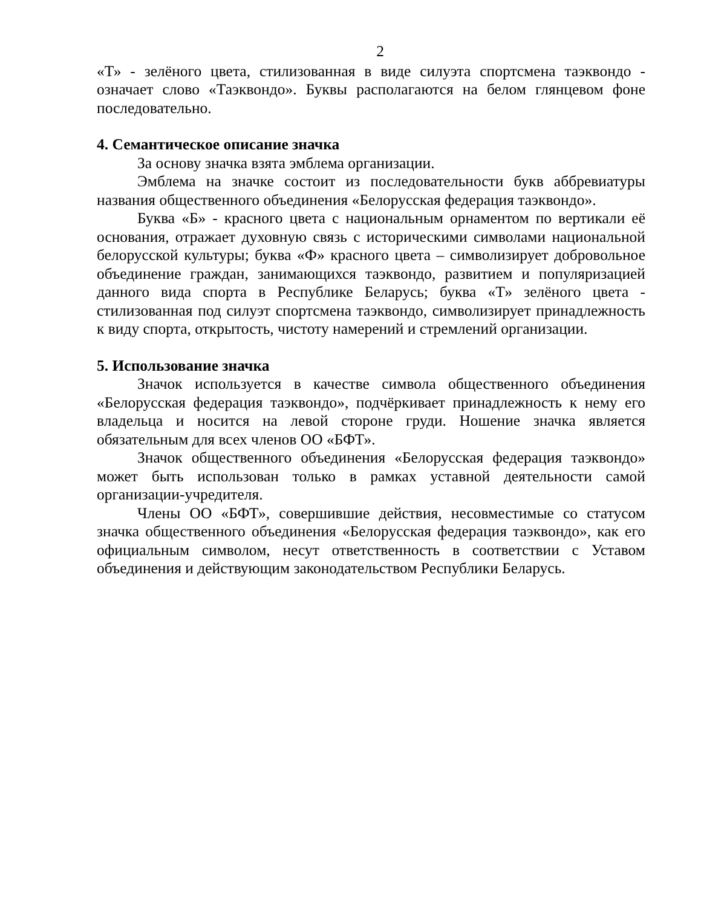2
«Т» - зелёного цвета, стилизованная в виде силуэта спортсмена таэквондо - означает слово «Таэквондо». Буквы располагаются на белом глянцевом фоне последовательно.
4. Семантическое описание значка
За основу значка взята эмблема организации.
Эмблема на значке состоит из последовательности букв аббревиатуры названия общественного объединения «Белорусская федерация таэквондо».
Буква «Б» - красного цвета с национальным орнаментом по вертикали её основания, отражает духовную связь с историческими символами национальной белорусской культуры; буква «Ф» красного цвета – символизирует добровольное объединение граждан, занимающихся таэквондо, развитием и популяризацией данного вида спорта в Республике Беларусь; буква «Т» зелёного цвета - стилизованная под силуэт спортсмена таэквондо, символизирует принадлежность к виду спорта, открытость, чистоту намерений и стремлений организации.
5. Использование значка
Значок используется в качестве символа общественного объединения «Белорусская федерация таэквондо», подчёркивает принадлежность к нему его владельца и носится на левой стороне груди. Ношение значка является обязательным для всех членов ОО «БФТ».
Значок общественного объединения «Белорусская федерация таэквондо» может быть использован только в рамках уставной деятельности самой организации-учредителя.
Члены ОО «БФТ», совершившие действия, несовместимые со статусом значка общественного объединения «Белорусская федерация таэквондо», как его официальным символом, несут ответственность в соответствии с Уставом объединения и действующим законодательством Республики Беларусь.